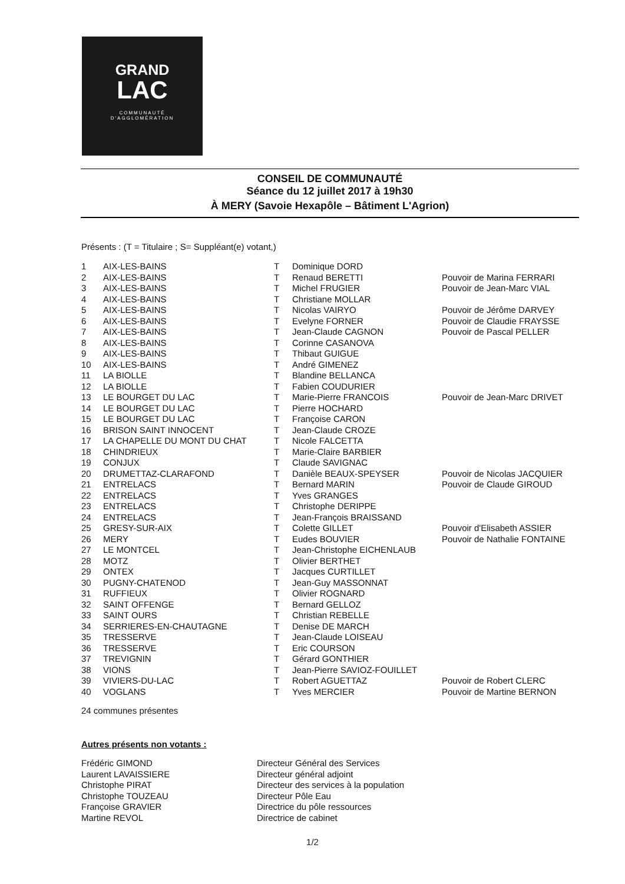GRAND
LAC
COMMUNAUTÉ
D'AGGLOMÉRATION
CONSEIL DE COMMUNAUTÉ
Séance du 12 juillet 2017 à 19h30
À MERY (Savoie Hexapôle – Bâtiment L'Agrion)
Présents : (T = Titulaire ; S= Suppléant(e) votant,)
| 1 | AIX-LES-BAINS | T | Dominique DORD | |
| 2 | AIX-LES-BAINS | T | Renaud BERETTI | Pouvoir de Marina FERRARI |
| 3 | AIX-LES-BAINS | T | Michel FRUGIER | Pouvoir de Jean-Marc VIAL |
| 4 | AIX-LES-BAINS | T | Christiane MOLLAR | |
| 5 | AIX-LES-BAINS | T | Nicolas VAIRYO | Pouvoir de Jérôme DARVEY |
| 6 | AIX-LES-BAINS | T | Evelyne FORNER | Pouvoir de Claudie FRAYSSE |
| 7 | AIX-LES-BAINS | T | Jean-Claude CAGNON | Pouvoir de Pascal PELLER |
| 8 | AIX-LES-BAINS | T | Corinne CASANOVA | |
| 9 | AIX-LES-BAINS | T | Thibaut GUIGUE | |
| 10 | AIX-LES-BAINS | T | André GIMENEZ | |
| 11 | LA BIOLLE | T | Blandine BELLANCA | |
| 12 | LA BIOLLE | T | Fabien COUDURIER | |
| 13 | LE BOURGET DU LAC | T | Marie-Pierre FRANCOIS | Pouvoir de Jean-Marc DRIVET |
| 14 | LE BOURGET DU LAC | T | Pierre HOCHARD | |
| 15 | LE BOURGET DU LAC | T | Françoise CARON | |
| 16 | BRISON SAINT INNOCENT | T | Jean-Claude CROZE | |
| 17 | LA CHAPELLE DU MONT DU CHAT | T | Nicole FALCETTA | |
| 18 | CHINDRIEUX | T | Marie-Claire BARBIER | |
| 19 | CONJUX | T | Claude SAVIGNAC | |
| 20 | DRUMETTAZ-CLARAFOND | T | Danièle BEAUX-SPEYSER | Pouvoir de Nicolas JACQUIER |
| 21 | ENTRELACS | T | Bernard MARIN | Pouvoir de Claude GIROUD |
| 22 | ENTRELACS | T | Yves GRANGES | |
| 23 | ENTRELACS | T | Christophe DERIPPE | |
| 24 | ENTRELACS | T | Jean-François BRAISSAND | |
| 25 | GRESY-SUR-AIX | T | Colette GILLET | Pouvoir d'Elisabeth ASSIER |
| 26 | MERY | T | Eudes BOUVIER | Pouvoir de Nathalie FONTAINE |
| 27 | LE MONTCEL | T | Jean-Christophe EICHENLAUB | |
| 28 | MOTZ | T | Olivier BERTHET | |
| 29 | ONTEX | T | Jacques CURTILLET | |
| 30 | PUGNY-CHATENOD | T | Jean-Guy MASSONNAT | |
| 31 | RUFFIEUX | T | Olivier ROGNARD | |
| 32 | SAINT OFFENGE | T | Bernard GELLOZ | |
| 33 | SAINT OURS | T | Christian REBELLE | |
| 34 | SERRIERES-EN-CHAUTAGNE | T | Denise DE MARCH | |
| 35 | TRESSERVE | T | Jean-Claude LOISEAU | |
| 36 | TRESSERVE | T | Eric COURSON | |
| 37 | TREVIGNIN | T | Gérard GONTHIER | |
| 38 | VIONS | T | Jean-Pierre SAVIOZ-FOUILLET | |
| 39 | VIVIERS-DU-LAC | T | Robert AGUETTAZ | Pouvoir de Robert CLERC |
| 40 | VOGLANS | T | Yves MERCIER | Pouvoir de Martine BERNON |
24 communes présentes
Autres présents non votants :
| Frédéric GIMOND | Directeur Général des Services |
| Laurent LAVAISSIERE | Directeur général adjoint |
| Christophe PIRAT | Directeur des services à la population |
| Christophe TOUZEAU | Directeur Pôle Eau |
| Françoise GRAVIER | Directrice du pôle ressources |
| Martine REVOL | Directrice de cabinet |
1/2